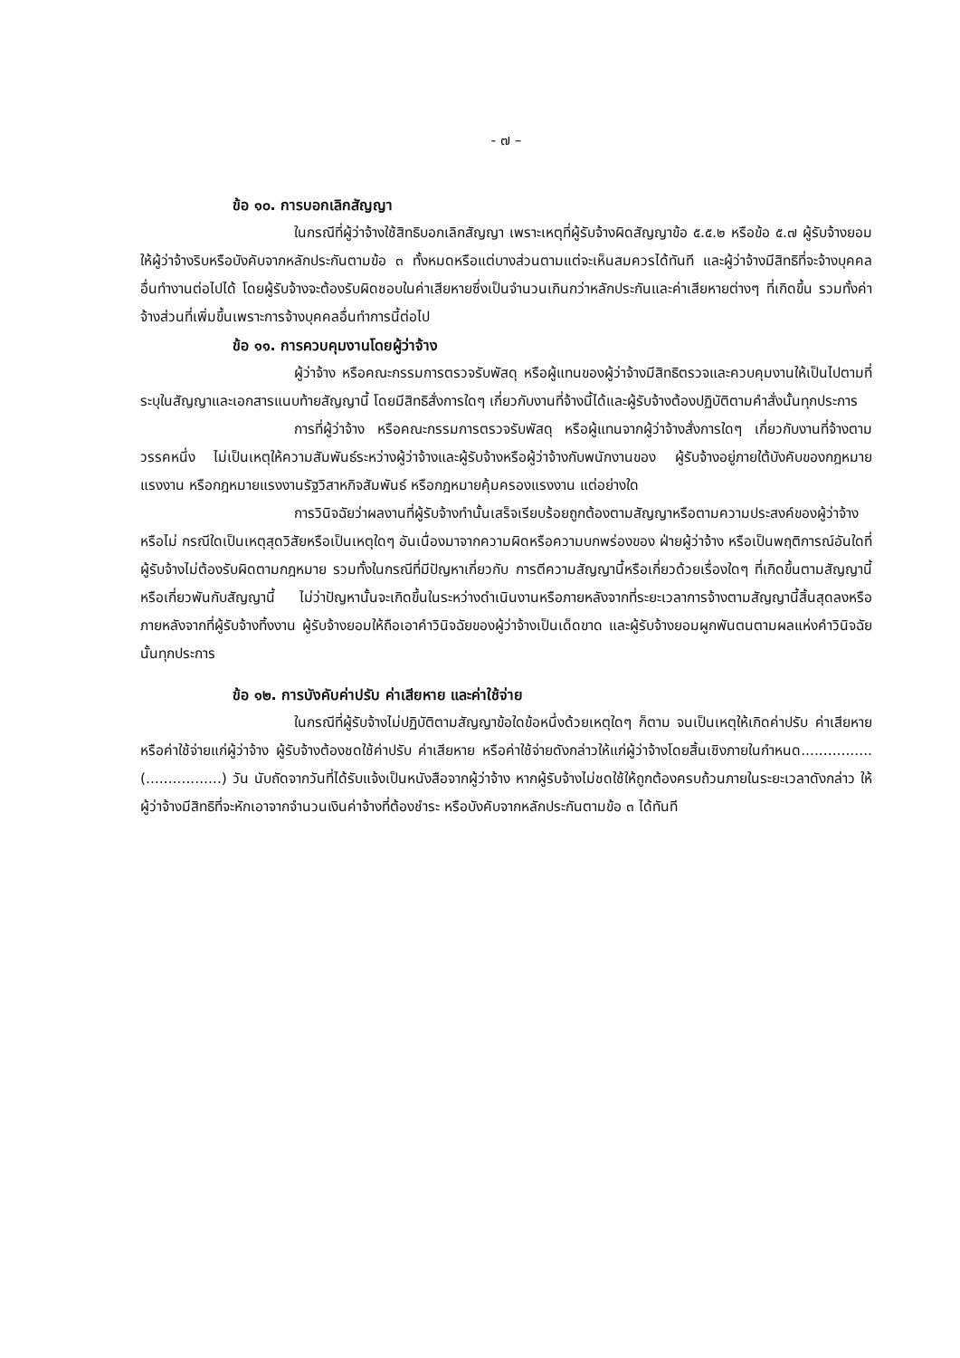- ๗ –
ข้อ ๑๐. การบอกเลิกสัญญา
ในกรณีที่ผู้ว่าจ้างใช้สิทธิบอกเลิกสัญญา เพราะเหตุที่ผู้รับจ้างผิดสัญญาข้อ ๕.๕.๒ หรือข้อ ๕.๗ ผู้รับจ้างยอมให้ผู้ว่าจ้างริบหรือบังคับจากหลักประกันตามข้อ ๓ ทั้งหมดหรือแต่บางส่วนตามแต่จะเห็นสมควรได้ทันที และผู้ว่าจ้างมีสิทธิที่จะจ้างบุคคลอื่นทำงานต่อไปได้ โดยผู้รับจ้างจะต้องรับผิดชอบในค่าเสียหายซึ่งเป็นจำนวนเกินกว่าหลักประกันและค่าเสียหายต่างๆ ที่เกิดขึ้น รวมทั้งค่าจ้างส่วนที่เพิ่มขึ้นเพราะการจ้างบุคคลอื่นทำการนี้ต่อไป
ข้อ ๑๑. การควบคุมงานโดยผู้ว่าจ้าง
ผู้ว่าจ้าง หรือคณะกรรมการตรวจรับพัสดุ หรือผู้แทนของผู้ว่าจ้างมีสิทธิตรวจและควบคุมงานให้เป็นไปตามที่ระบุในสัญญาและเอกสารแนบท้ายสัญญานี้ โดยมีสิทธิสั่งการใดๆ เกี่ยวกับงานที่จ้างนี้ได้และผู้รับจ้างต้องปฏิบัติตามคำสั่งนั้นทุกประการ
การที่ผู้ว่าจ้าง หรือคณะกรรมการตรวจรับพัสดุ หรือผู้แทนจากผู้ว่าจ้างสั่งการใดๆ เกี่ยวกับงานที่จ้างตามวรรคหนึ่ง ไม่เป็นเหตุให้ความสัมพันธ์ระหว่างผู้ว่าจ้างและผู้รับจ้างหรือผู้ว่าจ้างกับพนักงานของ ผู้รับจ้างอยู่ภายใต้บังคับของกฎหมายแรงงาน หรือกฎหมายแรงงานรัฐวิสาหกิจสัมพันธ์ หรือกฎหมายคุ้มครองแรงงาน แต่อย่างใด
การวินิจฉัยว่าผลงานที่ผู้รับจ้างทำนั้นเสร็จเรียบร้อยถูกต้องตามสัญญาหรือตามความประสงค์ของผู้ว่าจ้างหรือไม่ กรณีใดเป็นเหตุสุดวิสัยหรือเป็นเหตุใดๆ อันเนื่องมาจากความผิดหรือความบกพร่องของ ฝ่ายผู้ว่าจ้าง หรือเป็นพฤติการณ์อันใดที่ผู้รับจ้างไม่ต้องรับผิดตามกฎหมาย รวมทั้งในกรณีที่มีปัญหาเกี่ยวกับ การตีความสัญญานี้หรือเกี่ยวด้วยเรื่องใดๆ ที่เกิดขึ้นตามสัญญานี้ หรือเกี่ยวพันกับสัญญานี้ ไม่ว่าปัญหานั้นจะเกิดขึ้นในระหว่างดำเนินงานหรือภายหลังจากที่ระยะเวลาการจ้างตามสัญญานี้สิ้นสุดลงหรือภายหลังจากที่ผู้รับจ้างทิ้งงาน ผู้รับจ้างยอมให้ถือเอาคำวินิจฉัยของผู้ว่าจ้างเป็นเด็ดขาด และผู้รับจ้างยอมผูกพันตนตามผลแห่งคำวินิจฉัยนั้นทุกประการ
ข้อ ๑๒. การบังคับค่าปรับ ค่าเสียหาย และค่าใช้จ่าย
ในกรณีที่ผู้รับจ้างไม่ปฏิบัติตามสัญญาข้อใดข้อหนึ่งด้วยเหตุใดๆ ก็ตาม จนเป็นเหตุให้เกิดค่าปรับ ค่าเสียหาย หรือค่าใช้จ่ายแก่ผู้ว่าจ้าง ผู้รับจ้างต้องชดใช้ค่าปรับ ค่าเสียหาย หรือค่าใช้จ่ายดังกล่าวให้แก่ผู้ว่าจ้างโดยสิ้นเชิงภายในกำหนด................(.................) วัน นับถัดจากวันที่ได้รับแจ้งเป็นหนังสือจากผู้ว่าจ้าง หากผู้รับจ้างไม่ชดใช้ให้ถูกต้องครบถ้วนภายในระยะเวลาดังกล่าว ให้ผู้ว่าจ้างมีสิทธิที่จะหักเอาจากจำนวนเงินค่าจ้างที่ต้องชำระ หรือบังคับจากหลักประกันตามข้อ ๓ ได้ทันที